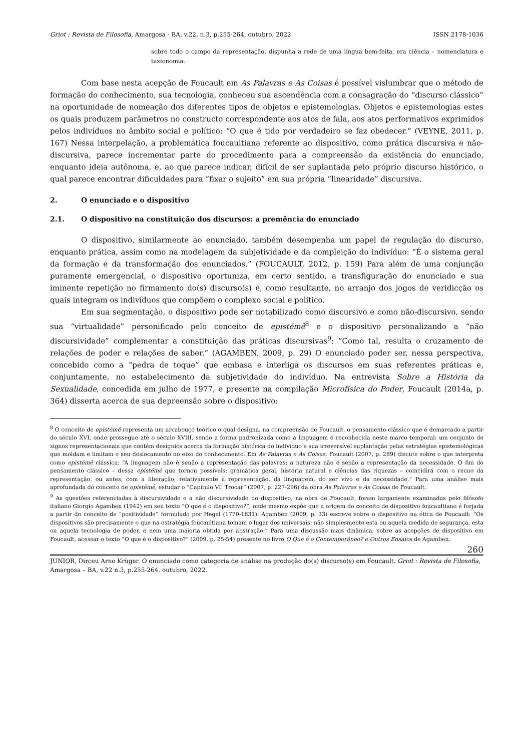Griot : Revista de Filosofia, Amargosa - BA, v.22, n.3, p.255-264, outubro, 2022 ISSN 2178-1036
sobre todo o campo da representação, dispunha a rede de uma língua bem-feita, era ciência – nomenclatura e taxionomia.
Com base nesta acepção de Foucault em As Palavras e As Coisas é possível vislumbrar que o método de formação do conhecimento, sua tecnologia, conheceu sua ascendência com a consagração do “discurso clássico” na oportunidade de nomeação dos diferentes tipos de objetos e epistemologias. Objetos e epistemologias estes os quais produzem parâmetros no constructo correspondente aos atos de fala, aos atos performativos exprimidos pelos indivíduos no âmbito social e político: “O que é tido por verdadeiro se faz obedecer.” (VEYNE, 2011, p. 167) Nessa interpelação, a problemática foucaultiana referente ao dispositivo, como prática discursiva e não-discursiva, parece incrementar parte do procedimento para a compreensão da existência do enunciado, enquanto ideia autônoma, e, ao que parece indicar, difícil de ser suplantada pelo próprio discurso histórico, o qual parece encontrar dificuldades para “fixar o sujeito” em sua própria “linearidade” discursiva.
2. O enunciado e o dispositivo
2.1. O dispositivo na constituição dos discursos: a premência do enunciado
O dispositivo, similarmente ao enunciado, também desempenha um papel de regulação do discurso, enquanto prática, assim como na modelagem da subjetividade e da compleição do indivíduo: “É o sistema geral da formação e da transformação dos enunciados.” (FOUCAULT, 2012, p. 159) Para além de uma conjunção puramente emergencial, o dispositivo oportuniza, em certo sentido, a transfiguração do enunciado e sua iminente repetição no firmamento do(s) discurso(s) e, como resultante, no arranjo dos jogos de veridicção os quais integram os indivíduos que compõem o complexo social e político.
Em sua segmentação, o dispositivo pode ser notabilizado como discursivo e como não-discursivo, sendo sua “virtualidade” personificado pelo conceito de epistémê<sup>8</sup> e o dispositivo personalizando a “não discursividade” complementar a constituição das práticas discursivas<sup>9</sup>: “Como tal, resulta o cruzamento de relações de poder e relações de saber.” (AGAMBEN, 2009, p. 29) O enunciado poder ser, nessa perspectiva, concebido como a “pedra de toque” que embasa e interliga os discursos em suas referentes práticas e, conjuntamente, no estabelecimento da subjetividade do indivíduo. Na entrevista Sobre a História da Sexualidade, concedida em julho de 1977, e presente na compilação Microfísica do Poder, Foucault (2014a, p. 364) disserta acerca de sua depreensão sobre o dispositivo:
<sup>8</sup> O conceito de epistémê representa um arcabouço teórico o qual designa, na compreensão de Foucault, o pensamento clássico que é demarcado a partir do século XVI, onde prossegue até o século XVIII, sendo a forma padronizada como a linguagem é reconhecida neste marco temporal: um conjunto de signos representacionais que contém desígnios acerca da formação histórica do indivíduo e sua irreversível suplantação pelas estratégias epistemológicas que moldam e limitam o seu deslocamento no eixo do conhecimento. Em As Palavras e As Coisas, Foucault (2007, p. 289) discute sobre o que interpreta como epistémê clássica: “A linguagem não é senão a representação das palavras; a natureza não é senão a representação da necessidade. O fim do pensamento clássico – dessa epistémê que tornou possíveis: gramática geral, história natural e ciências das riquezas – coincidirá com o recuo da representação, ou antes, com a liberação, relativamente à representação, da linguagem, do ser vivo e da necessidade.” Para uma análise mais aprofundada do conceito de epistémê, estudar o “Capítulo VI: Trocar” (2007, p. 227-296) da obra As Palavras e As Coisas de Foucault.
<sup>9</sup> As questões referenciadas à discursividade e a não discursividade do dispositivo, na obra de Foucault, foram largamente examinadas pelo filósofo italiano Giorgio Agamben (1942) em seu texto “O que é o dispositivo?”, onde mesmo expõe que a origem do conceito de dispositivo foucaultiano é forjada a partir do conceito de “positividade” formulado por Hegel (1770-1831). Agamben (2009, p. 33) escreve sobre o dispositivo na ótica de Foucault: “Os dispositivos são precisamente o que na estratégia foucaultiana tomam o lugar dos universais: não simplesmente esta ou aquela medida de segurança, esta ou aquela tecnologia de poder, e nem uma maioria obtida por abstração.” Para uma discussão mais dinâmica, sobre as acepções de dispositivo em Foucault, acessar o texto “O que é o dispositivo?” (2009, p. 25-54) presente no livro O Que é o Contemporâneo? e Outros Ensaios de Agamben.
260
JUNIOR, Dirceu Arno Krüger. O enunciado como categoria de análise na produção do(s) discurso(s) em Foucault. Griot : Revista de Filosofia, Amargosa – BA, v.22 n.3, p.255-264, outubro, 2022.